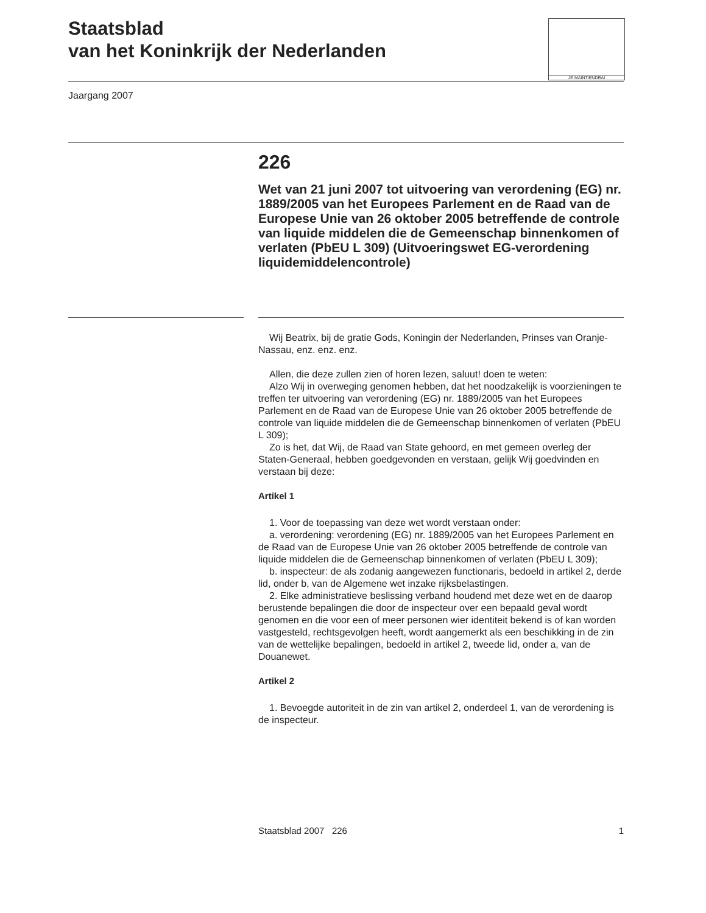Staatsblad
van het Koninkrijk der Nederlanden
JE MAINTIENDRAI
Jaargang 2007
226
Wet van 21 juni 2007 tot uitvoering van verordening (EG) nr. 1889/2005 van het Europees Parlement en de Raad van de Europese Unie van 26 oktober 2005 betreffende de controle van liquide middelen die de Gemeenschap binnenkomen of verlaten (PbEU L 309) (Uitvoeringswet EG-verordening liquidemiddelencontrole)
Wij Beatrix, bij de gratie Gods, Koningin der Nederlanden, Prinses van Oranje-Nassau, enz. enz. enz.
Allen, die deze zullen zien of horen lezen, saluut! doen te weten:
Alzo Wij in overweging genomen hebben, dat het noodzakelijk is voorzieningen te treffen ter uitvoering van verordening (EG) nr. 1889/2005 van het Europees Parlement en de Raad van de Europese Unie van 26 oktober 2005 betreffende de controle van liquide middelen die de Gemeenschap binnenkomen of verlaten (PbEU L 309);
Zo is het, dat Wij, de Raad van State gehoord, en met gemeen overleg der Staten-Generaal, hebben goedgevonden en verstaan, gelijk Wij goedvinden en verstaan bij deze:
Artikel 1
1. Voor de toepassing van deze wet wordt verstaan onder:
a. verordening: verordening (EG) nr. 1889/2005 van het Europees Parlement en de Raad van de Europese Unie van 26 oktober 2005 betreffende de controle van liquide middelen die de Gemeenschap binnenkomen of verlaten (PbEU L 309);
b. inspecteur: de als zodanig aangewezen functionaris, bedoeld in artikel 2, derde lid, onder b, van de Algemene wet inzake rijksbelastingen.
2. Elke administratieve beslissing verband houdend met deze wet en de daarop berustende bepalingen die door de inspecteur over een bepaald geval wordt genomen en die voor een of meer personen wier identiteit bekend is of kan worden vastgesteld, rechtsgevolgen heeft, wordt aangemerkt als een beschikking in de zin van de wettelijke bepalingen, bedoeld in artikel 2, tweede lid, onder a, van de Douanewet.
Artikel 2
1. Bevoegde autoriteit in de zin van artikel 2, onderdeel 1, van de verordening is de inspecteur.
Staatsblad 2007 226 1